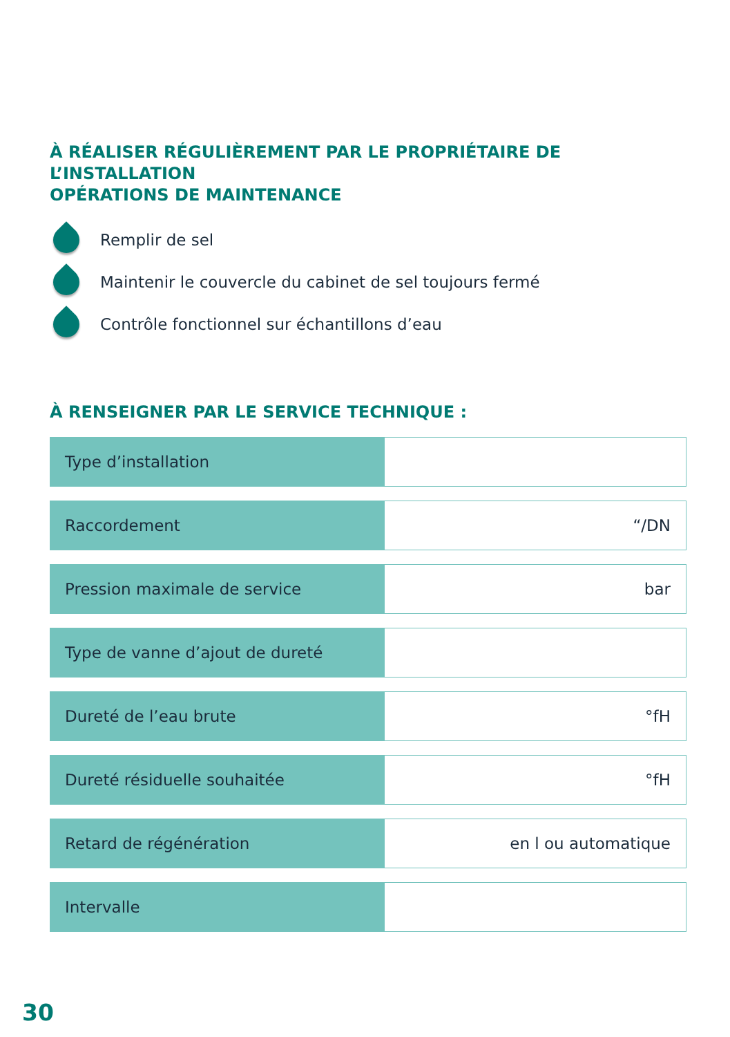À RÉALISER RÉGULIÈREMENT PAR LE PROPRIÉTAIRE DE L’INSTALLATION
OPÉRATIONS DE MAINTENANCE
Remplir de sel
Maintenir le couvercle du cabinet de sel toujours fermé
Contrôle fonctionnel sur échantillons d’eau
À RENSEIGNER PAR LE SERVICE TECHNIQUE :
| Type d’installation | |
| Raccordement | “/DN |
| Pression maximale de service | bar |
| Type de vanne d’ajout de dureté | |
| Dureté de l’eau brute | °fH |
| Dureté résiduelle souhaitée | °fH |
| Retard de régénération | en l ou automatique |
| Intervalle | |
30